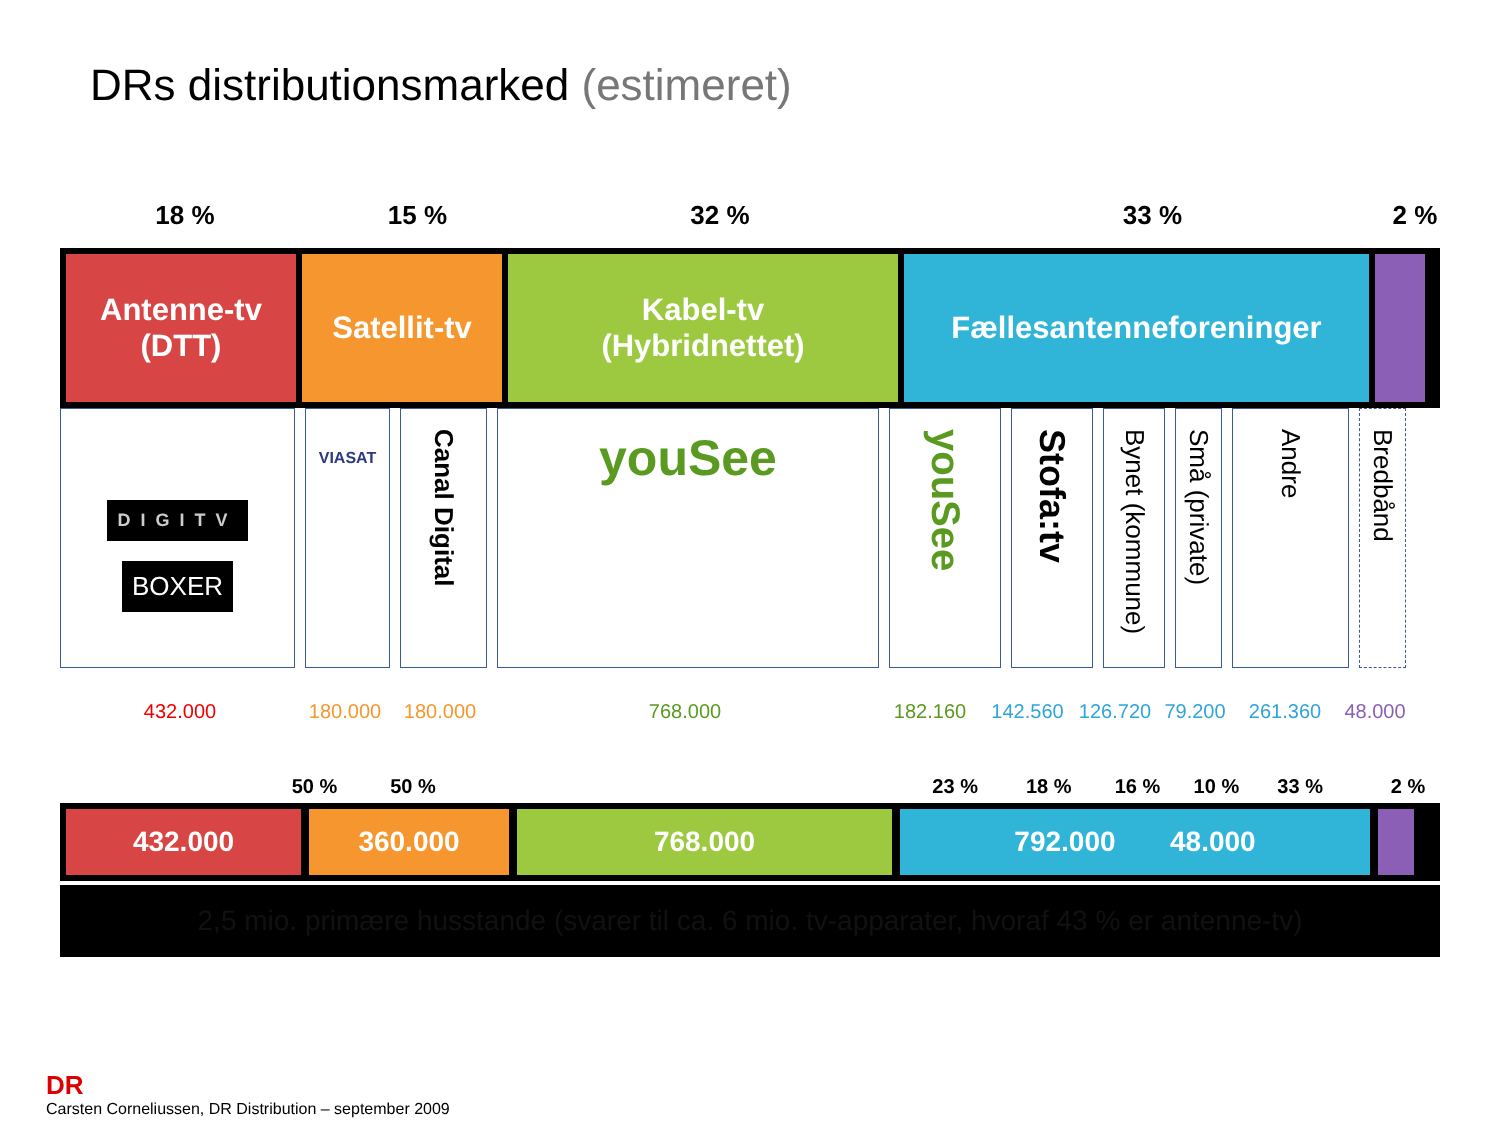DRs distributionsmarked (estimeret)
18 % 15 % 32 % 33 % 2 %
Antenne-tv
(DTT)
Satellit-tv
Kabel-tv
(Hybridnettet)
Fællesantenneforeninger
DIGITV
BOXER
VIASAT
Canal Digital
youSee
youSee
Stofa:tv
Bynet (kommune)
Små (private)
Andre
Bredbånd
432.000 180.000 180.000 768.000 182.160 142.560 126.720
79.200 261.360 48.000
50 % 50 % 23 % 18 % 16 % 10 % 33 % 2 %
432.000 360.000 768.000 792.000 48.000
2,5 mio. primære husstande (svarer til ca. 6 mio. tv-apparater, hvoraf 43 % er antenne-tv)
DR
Carsten Corneliussen, DR Distribution – september 2009